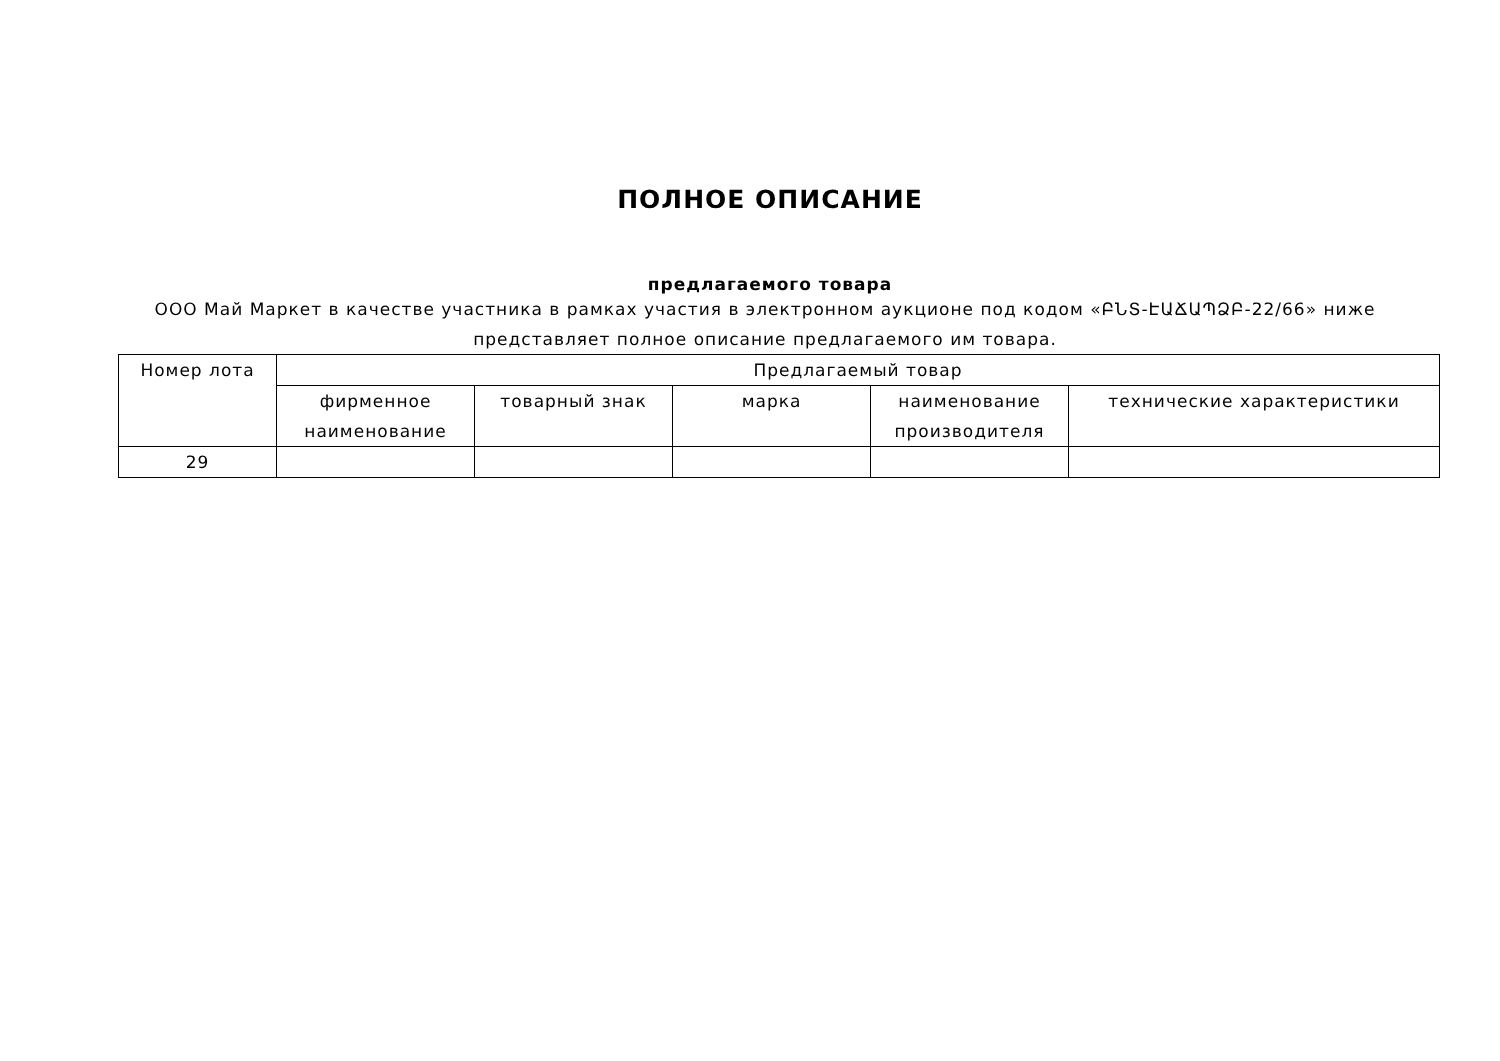ПОЛНОЕ ОПИСАНИЕ
предлагаемого товара
ООО Май Маркет в качестве участника в рамках участия в электронном аукционе под кодом «ԲՆՏ-ԷԱՃԱՊՁԲ-22/66» ниже представляет полное описание предлагаемого им товара.
| Номер лота | Предлагаемый товар | | | | |
| --- | --- | --- | --- | --- | --- |
| | фирменное наименование | товарный знак | марка | наименование производителя | технические характеристики |
| 29 | | | | | |